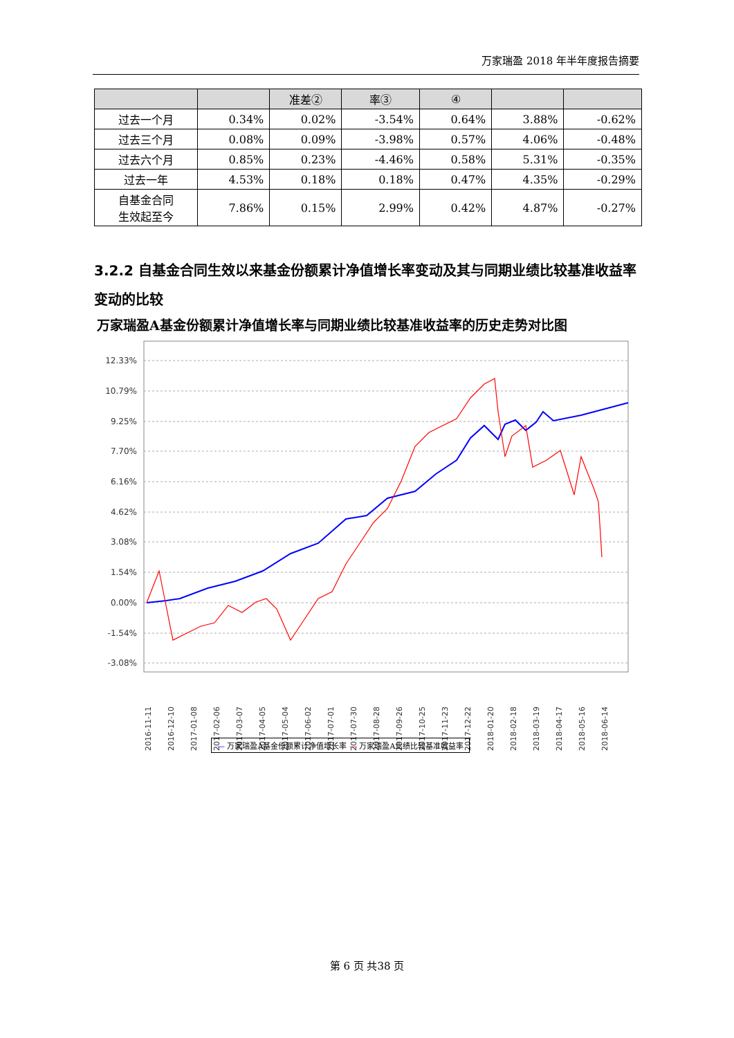万家瑞盈 2018 年半年度报告摘要
| | | 准差② | 率③ | ④ | | |
| --- | --- | --- | --- | --- | --- | --- |
| 过去一个月 | 0.34% | 0.02% | -3.54% | 0.64% | 3.88% | -0.62% |
| 过去三个月 | 0.08% | 0.09% | -3.98% | 0.57% | 4.06% | -0.48% |
| 过去六个月 | 0.85% | 0.23% | -4.46% | 0.58% | 5.31% | -0.35% |
| 过去一年 | 4.53% | 0.18% | 0.18% | 0.47% | 4.35% | -0.29% |
| 自基金合同 生效起至今 | 7.86% | 0.15% | 2.99% | 0.42% | 4.87% | -0.27% |
3.2.2 自基金合同生效以来基金份额累计净值增长率变动及其与同期业绩比较基准收益率变动的比较
万家瑞盈A基金份额累计净值增长率与同期业绩比较基准收益率的历史走势对比图
12.33%
10.79%
9.25%
7.70%
6.16%
4.62%
3.08%
1.54%
0.00%
-1.54%
-3.08%
2016-11-11
2016-12-10
2017-01-08
2017-02-06
2017-03-07
2017-04-05
2017-05-04
2017-06-02
2017-07-01
2017-07-30
2017-08-28
2017-09-26
2017-10-25
2017-11-23
2017-12-22
2018-01-20
2018-02-18
2018-03-19
2018-04-17
2018-05-16
2018-06-14
— 万家瑞盈A基金份额累计净值增长率 — 万家瑞盈A业绩比较基准收益率
第 6 页 共38 页